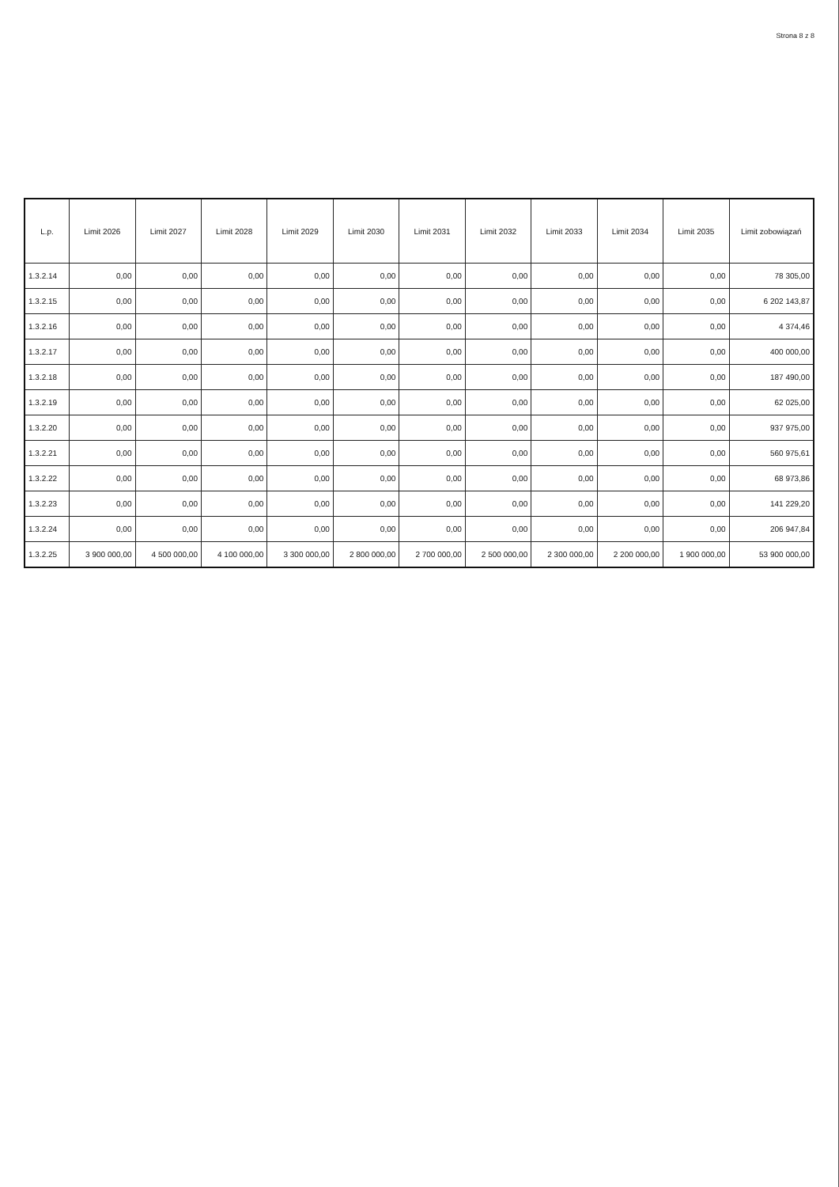Strona 8 z 8
| L.p. | Limit 2026 | Limit 2027 | Limit 2028 | Limit 2029 | Limit 2030 | Limit 2031 | Limit 2032 | Limit 2033 | Limit 2034 | Limit 2035 | Limit zobowiązań |
| --- | --- | --- | --- | --- | --- | --- | --- | --- | --- | --- | --- |
| 1.3.2.14 | 0,00 | 0,00 | 0,00 | 0,00 | 0,00 | 0,00 | 0,00 | 0,00 | 0,00 | 0,00 | 78 305,00 |
| 1.3.2.15 | 0,00 | 0,00 | 0,00 | 0,00 | 0,00 | 0,00 | 0,00 | 0,00 | 0,00 | 0,00 | 6 202 143,87 |
| 1.3.2.16 | 0,00 | 0,00 | 0,00 | 0,00 | 0,00 | 0,00 | 0,00 | 0,00 | 0,00 | 0,00 | 4 374,46 |
| 1.3.2.17 | 0,00 | 0,00 | 0,00 | 0,00 | 0,00 | 0,00 | 0,00 | 0,00 | 0,00 | 0,00 | 400 000,00 |
| 1.3.2.18 | 0,00 | 0,00 | 0,00 | 0,00 | 0,00 | 0,00 | 0,00 | 0,00 | 0,00 | 0,00 | 187 490,00 |
| 1.3.2.19 | 0,00 | 0,00 | 0,00 | 0,00 | 0,00 | 0,00 | 0,00 | 0,00 | 0,00 | 0,00 | 62 025,00 |
| 1.3.2.20 | 0,00 | 0,00 | 0,00 | 0,00 | 0,00 | 0,00 | 0,00 | 0,00 | 0,00 | 0,00 | 937 975,00 |
| 1.3.2.21 | 0,00 | 0,00 | 0,00 | 0,00 | 0,00 | 0,00 | 0,00 | 0,00 | 0,00 | 0,00 | 560 975,61 |
| 1.3.2.22 | 0,00 | 0,00 | 0,00 | 0,00 | 0,00 | 0,00 | 0,00 | 0,00 | 0,00 | 0,00 | 68 973,86 |
| 1.3.2.23 | 0,00 | 0,00 | 0,00 | 0,00 | 0,00 | 0,00 | 0,00 | 0,00 | 0,00 | 0,00 | 141 229,20 |
| 1.3.2.24 | 0,00 | 0,00 | 0,00 | 0,00 | 0,00 | 0,00 | 0,00 | 0,00 | 0,00 | 0,00 | 206 947,84 |
| 1.3.2.25 | 3 900 000,00 | 4 500 000,00 | 4 100 000,00 | 3 300 000,00 | 2 800 000,00 | 2 700 000,00 | 2 500 000,00 | 2 300 000,00 | 2 200 000,00 | 1 900 000,00 | 53 900 000,00 |